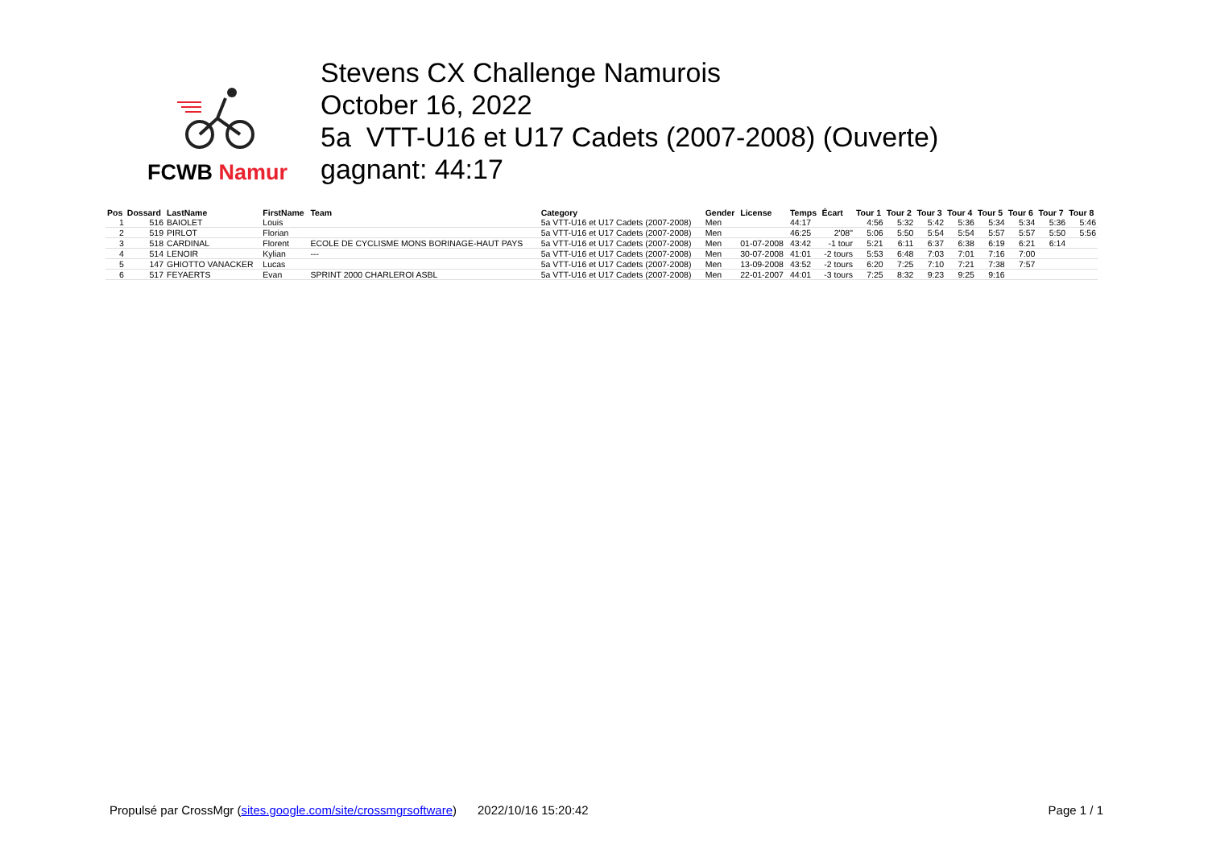FCWB Namur
Stevens CX Challenge Namurois
October 16, 2022
5a VTT-U16 et U17 Cadets (2007-2008) (Ouverte)
gagnant: 44:17
| Pos | Dossard | LastName | FirstName | Team | Category | Gender | License | Temps | Écart | Tour 1 | Tour 2 | Tour 3 | Tour 4 | Tour 5 | Tour 6 | Tour 7 | Tour 8 |
| --- | --- | --- | --- | --- | --- | --- | --- | --- | --- | --- | --- | --- | --- | --- | --- | --- | --- |
| 1 | 516 | BAIOLET | Louis | | 5a VTT-U16 et U17 Cadets (2007-2008) | Men | | 44:17 | | 4:56 | 5:32 | 5:42 | 5:36 | 5:34 | 5:34 | 5:36 | 5:46 |
| 2 | 519 | PIRLOT | Florian | | 5a VTT-U16 et U17 Cadets (2007-2008) | Men | | 46:25 | 2'08" | 5:06 | 5:50 | 5:54 | 5:54 | 5:57 | 5:57 | 5:50 | 5:56 |
| 3 | 518 | CARDINAL | Florent | ECOLE DE CYCLISME MONS BORINAGE-HAUT PAYS | 5a VTT-U16 et U17 Cadets (2007-2008) | Men | 01-07-2008 | 43:42 | -1 tour | 5:21 | 6:11 | 6:37 | 6:38 | 6:19 | 6:21 | 6:14 | |
| 4 | 514 | LENOIR | Kylian | --- | 5a VTT-U16 et U17 Cadets (2007-2008) | Men | 30-07-2008 | 41:01 | -2 tours | 5:53 | 6:48 | 7:03 | 7:01 | 7:16 | 7:00 | | |
| 5 | 147 | GHIOTTO VANACKER | Lucas | | 5a VTT-U16 et U17 Cadets (2007-2008) | Men | 13-09-2008 | 43:52 | -2 tours | 6:20 | 7:25 | 7:10 | 7:21 | 7:38 | 7:57 | | |
| 6 | 517 | FEYAERTS | Evan | SPRINT 2000 CHARLEROI ASBL | 5a VTT-U16 et U17 Cadets (2007-2008) | Men | 22-01-2007 | 44:01 | -3 tours | 7:25 | 8:32 | 9:23 | 9:25 | 9:16 | | | |
Propulsé par CrossMgr (sites.google.com/site/crossmgrsoftware) 2022/10/16 15:20:42 Page 1 / 1